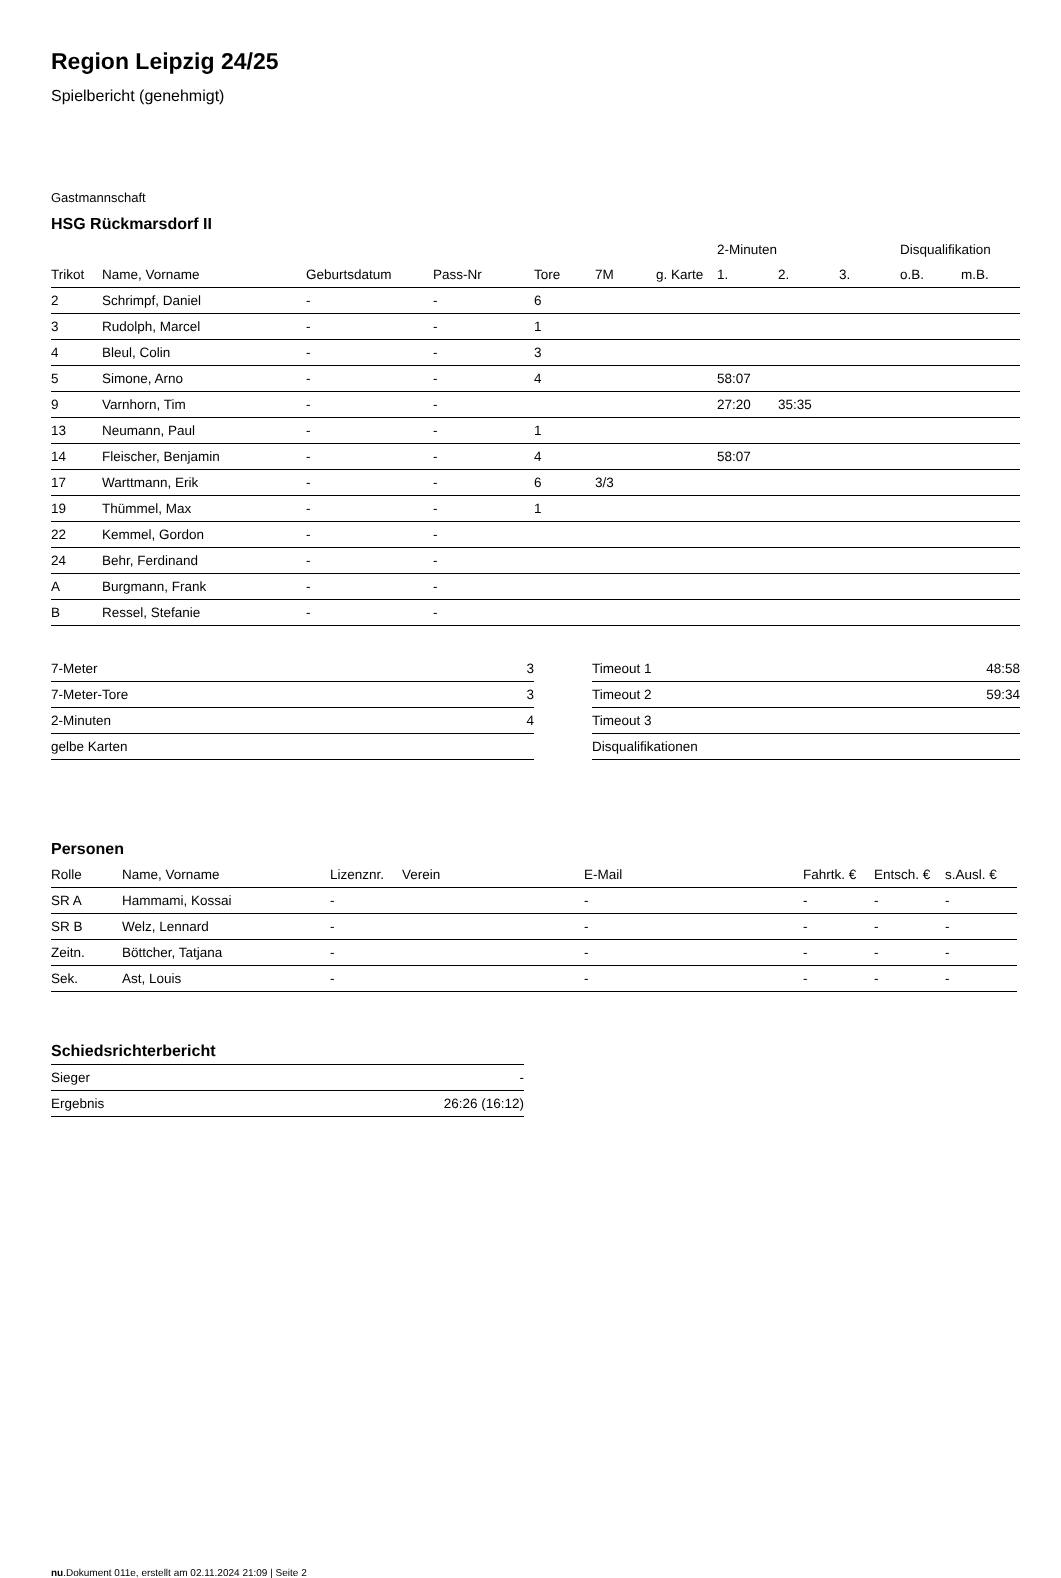Region Leipzig 24/25
Spielbericht (genehmigt)
Gastmannschaft
HSG Rückmarsdorf II
| | | | | | | | 2-Minuten | | | Disqualifikation | |
| --- | --- | --- | --- | --- | --- | --- | --- | --- | --- | --- | --- |
| Trikot | Name, Vorname | Geburtsdatum | Pass-Nr | Tore | 7M | g. Karte | 1. | 2. | 3. | o.B. | m.B. |
| 2 | Schrimpf, Daniel | - | - | 6 | | | | | | | |
| 3 | Rudolph, Marcel | - | - | 1 | | | | | | | |
| 4 | Bleul, Colin | - | - | 3 | | | | | | | |
| 5 | Simone, Arno | - | - | 4 | | | 58:07 | | | | |
| 9 | Varnhorn, Tim | - | - | | | | 27:20 | 35:35 | | | |
| 13 | Neumann, Paul | - | - | 1 | | | | | | | |
| 14 | Fleischer, Benjamin | - | - | 4 | | | 58:07 | | | | |
| 17 | Warttmann, Erik | - | - | 6 | 3/3 | | | | | | |
| 19 | Thümmel, Max | - | - | 1 | | | | | | | |
| 22 | Kemmel, Gordon | - | - | | | | | | | | |
| 24 | Behr, Ferdinand | - | - | | | | | | | | |
| A | Burgmann, Frank | - | - | | | | | | | | |
| B | Ressel, Stefanie | - | - | | | | | | | | |
| 7-Meter | 3 |
| 7-Meter-Tore | 3 |
| 2-Minuten | 4 |
| gelbe Karten | |
| Timeout 1 | 48:58 |
| Timeout 2 | 59:34 |
| Timeout 3 | |
| Disqualifikationen | |
Personen
| Rolle | Name, Vorname | Lizenznr. | Verein | E-Mail | Fahrtk. € | Entsch. € | s.Ausl. € |
| --- | --- | --- | --- | --- | --- | --- | --- |
| SR A | Hammami, Kossai | - | | - | - | - | - |
| SR B | Welz, Lennard | - | | - | - | - | - |
| Zeitn. | Böttcher, Tatjana | - | | - | - | - | - |
| Sek. | Ast, Louis | - | | - | - | - | - |
Schiedsrichterbericht
| Sieger | - |
| Ergebnis | 26:26 (16:12) |
nu.Dokument 011e, erstellt am 02.11.2024 21:09 | Seite 2